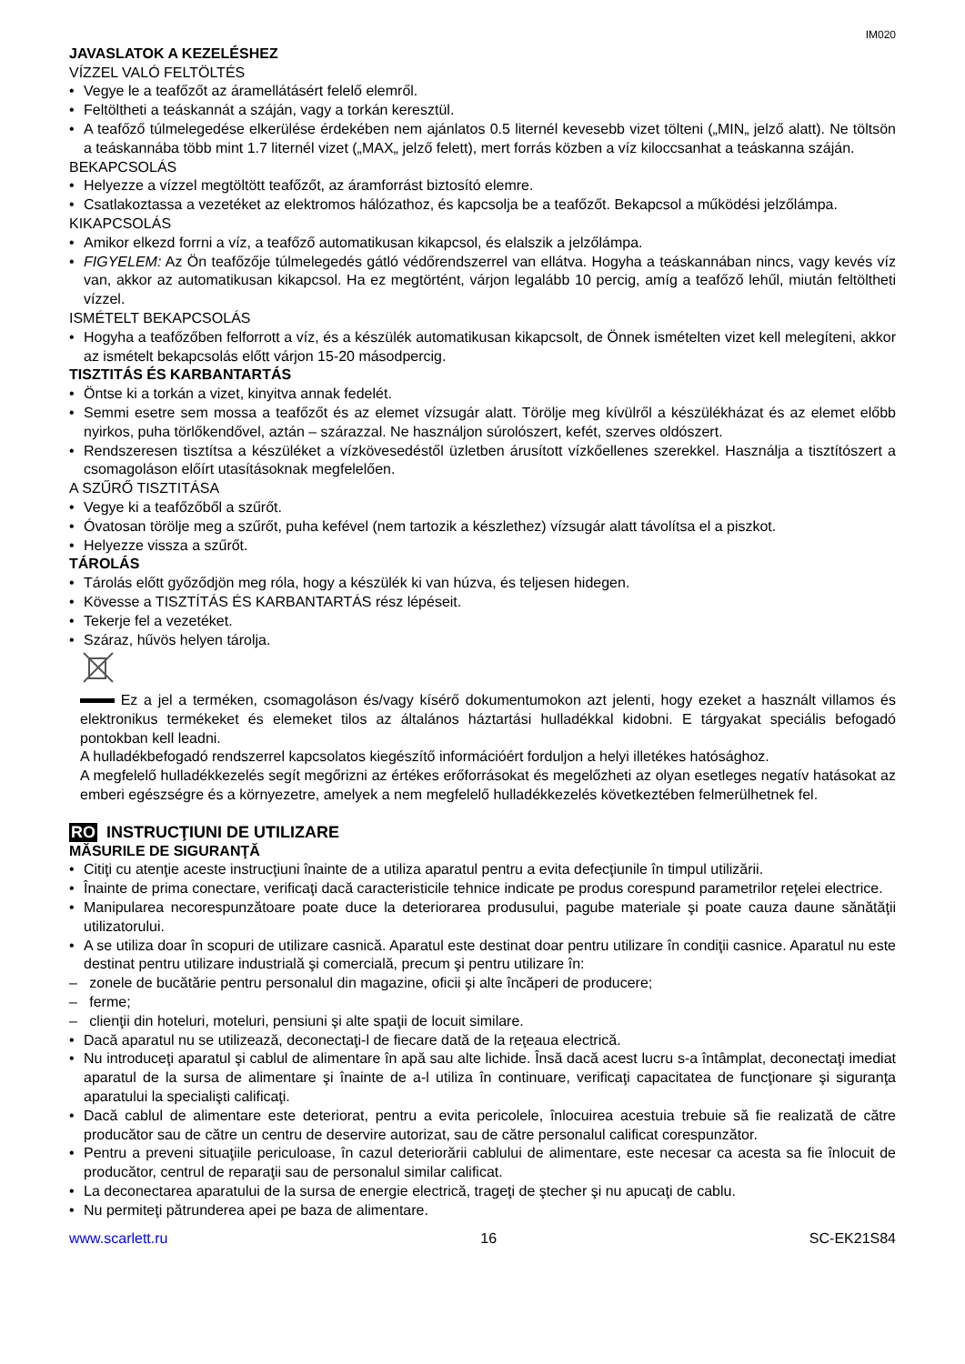IM020
JAVASLATOK A KEZELÉSHEZ
VÍZZEL VALÓ FELTÖLTÉS
• Vegye le a teafőzőt az áramellátásért felelő elemről.
• Feltöltheti a teáskannát a száján, vagy a torkán keresztül.
• A teafőző túlmelegedése elkerülése érdekében nem ajánlatos 0.5 liternél kevesebb vizet tölteni („MIN„ jelző alatt). Ne töltsön a teáskannába több mint 1.7 liternél vizet („MAX„ jelző felett), mert forrás közben a víz kiloccsanhat a teáskanna száján.
BEKAPCSOLÁS
• Helyezze a vízzel megtöltött teafőzőt, az áramforrást biztosító elemre.
• Csatlakoztassa a vezetéket az elektromos hálózathoz, és kapcsolja be a teafőzőt. Bekapcsol a működési jelzőlámpa.
KIKAPCSOLÁS
• Amikor elkezd forrni a víz, a teafőző automatikusan kikapcsol, és elalszik a jelzőlámpa.
• FIGYELEM: Az Ön teafőzője túlmelegedés gátló védőrendszerrel van ellátva. Hogyha a teáskannában nincs, vagy kevés víz van, akkor az automatikusan kikapcsol. Ha ez megtörtént, várjon legalább 10 percig, amíg a teafőző lehűl, miután feltöltheti vízzel.
ISMÉTELT BEKAPCSOLÁS
• Hogyha a teafőzőben felforrott a víz, és a készülék automatikusan kikapcsolt, de Önnek ismételten vizet kell melegíteni, akkor az ismételt bekapcsolás előtt várjon 15-20 másodpercig.
TISZTITÁS ÉS KARBANTARTÁS
• Öntse ki a torkán a vizet, kinyitva annak fedelét.
• Semmi esetre sem mossa a teafőzőt és az elemet vízsugár alatt. Törölje meg kívülről a készülékházat és az elemet előbb nyirkos, puha törlőkendővel, aztán – szárazzal. Ne használjon súrolószert, kefét, szerves oldószert.
• Rendszeresen tisztítsa a készüléket a vízkövesedéstől üzletben árusított vízkőellenes szerekkel. Használja a tisztítószert a csomagoláson előírt utasításoknak megfelelően.
A SZŰRŐ TISZTITÁSA
• Vegye ki a teafőzőből a szűrőt.
• Óvatosan törölje meg a szűrőt, puha kefével (nem tartozik a készlethez) vízsugár alatt távolítsa el a piszkot.
• Helyezze vissza a szűrőt.
TÁROLÁS
• Tárolás előtt győződjön meg róla, hogy a készülék ki van húzva, és teljesen hidegen.
• Kövesse a TISZTÍTÁS ÉS KARBANTARTÁS rész lépéseit.
• Tekerje fel a vezetéket.
• Száraz, hűvös helyen tárolja.
Ez a jel a terméken, csomagoláson és/vagy kísérő dokumentumokon azt jelenti, hogy ezeket a használt villamos és elektronikus termékeket és elemeket tilos az általános háztartási hulladékkal kidobni. E tárgyakat speciális befogadó pontokban kell leadni.
A hulladékbefogadó rendszerrel kapcsolatos kiegészítő információért forduljon a helyi illetékes hatósághoz.
A megfelelő hulladékkezelés segít megőrizni az értékes erőforrásokat és megelőzheti az olyan esetleges negatív hatásokat az emberi egészségre és a környezetre, amelyek a nem megfelelő hulladékkezelés következtében felmerülhetnek fel.
RO INSTRUCŢIUNI DE UTILIZARE
MĂSURILE DE SIGURANŢĂ
• Citiţi cu atenţie aceste instrucţiuni înainte de a utiliza aparatul pentru a evita defecţiunile în timpul utilizării.
• Înainte de prima conectare, verificaţi dacă caracteristicile tehnice indicate pe produs corespund parametrilor reţelei electrice.
• Manipularea necorespunzătoare poate duce la deteriorarea produsului, pagube materiale şi poate cauza daune sănătăţii utilizatorului.
• A se utiliza doar în scopuri de utilizare casnică. Aparatul este destinat doar pentru utilizare în condiţii casnice. Aparatul nu este destinat pentru utilizare industrială şi comercială, precum şi pentru utilizare în:
– zonele de bucătărie pentru personalul din magazine, oficii şi alte încăperi de producere;
– ferme;
– clienţii din hoteluri, moteluri, pensiuni şi alte spaţii de locuit similare.
• Dacă aparatul nu se utilizează, deconectaţi-l de fiecare dată de la reţeaua electrică.
• Nu introduceţi aparatul şi cablul de alimentare în apă sau alte lichide. Însă dacă acest lucru s-a întâmplat, deconectaţi imediat aparatul de la sursa de alimentare şi înainte de a-l utiliza în continuare, verificaţi capacitatea de funcţionare şi siguranţa aparatului la specialişti calificaţi.
• Dacă cablul de alimentare este deteriorat, pentru a evita pericolele, înlocuirea acestuia trebuie să fie realizată de către producător sau de către un centru de deservire autorizat, sau de către personalul calificat corespunzător.
• Pentru a preveni situaţiile periculoase, în cazul deteriorării cablului de alimentare, este necesar ca acesta sa fie înlocuit de producător, centrul de reparaţii sau de personalul similar calificat.
• La deconectarea aparatului de la sursa de energie electrică, trageţi de ştecher şi nu apucaţi de cablu.
• Nu permiteţi pătrunderea apei pe baza de alimentare.
www.scarlett.ru 16 SC-EK21S84